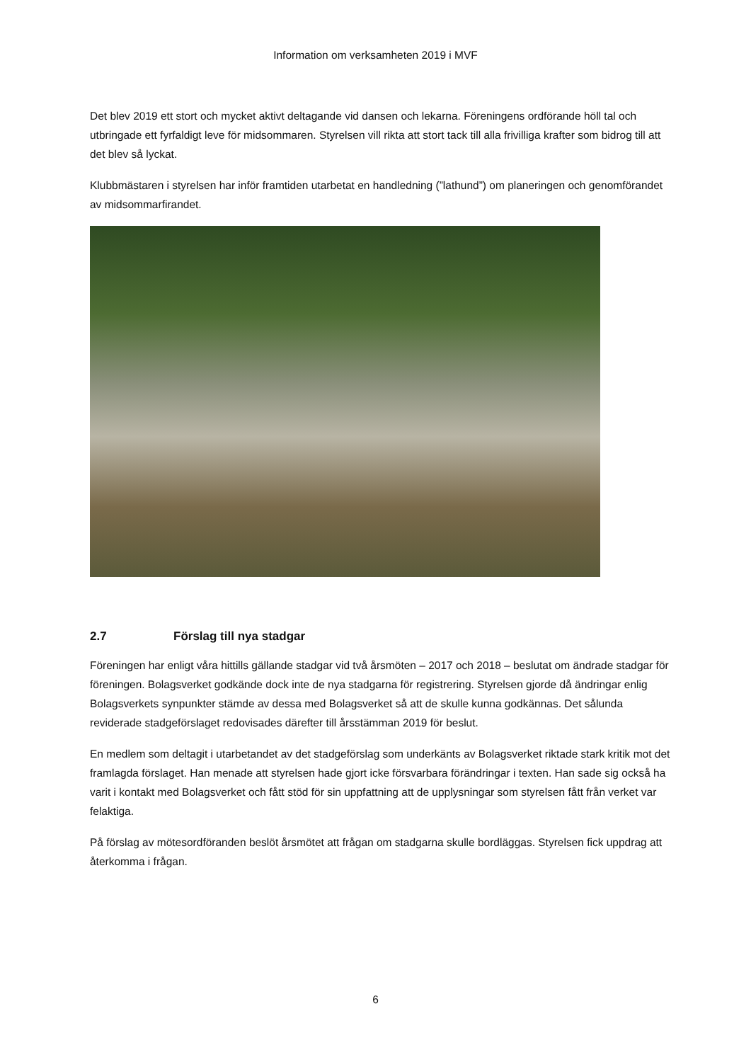Information om verksamheten 2019 i MVF
Det blev 2019 ett stort och mycket aktivt deltagande vid dansen och lekarna. Föreningens ordförande höll tal och utbringade ett fyrfaldigt leve för midsommaren. Styrelsen vill rikta att stort tack till alla frivilliga krafter som bidrog till att det blev så lyckat.
Klubbmästaren i styrelsen har inför framtiden utarbetat en handledning (”lathund”) om planeringen och genomförandet av midsommarfirandet.
2.7 Förslag till nya stadgar
Föreningen har enligt våra hittills gällande stadgar vid två årsmöten – 2017 och 2018 – beslutat om ändrade stadgar för föreningen. Bolagsverket godkände dock inte de nya stadgarna för registrering. Styrelsen gjorde då ändringar enlig Bolagsverkets synpunkter stämde av dessa med Bolagsverket så att de skulle kunna godkännas. Det sålunda reviderade stadgeförslaget redovisades därefter till årsstämman 2019 för beslut.
En medlem som deltagit i utarbetandet av det stadgeförslag som underkänts av Bolagsverket riktade stark kritik mot det framlagda förslaget. Han menade att styrelsen hade gjort icke försvarbara förändringar i texten. Han sade sig också ha varit i kontakt med Bolagsverket och fått stöd för sin uppfattning att de upplysningar som styrelsen fått från verket var felaktiga.
På förslag av mötesordföranden beslöt årsmötet att frågan om stadgarna skulle bordläggas. Styrelsen fick uppdrag att återkomma i frågan.
6